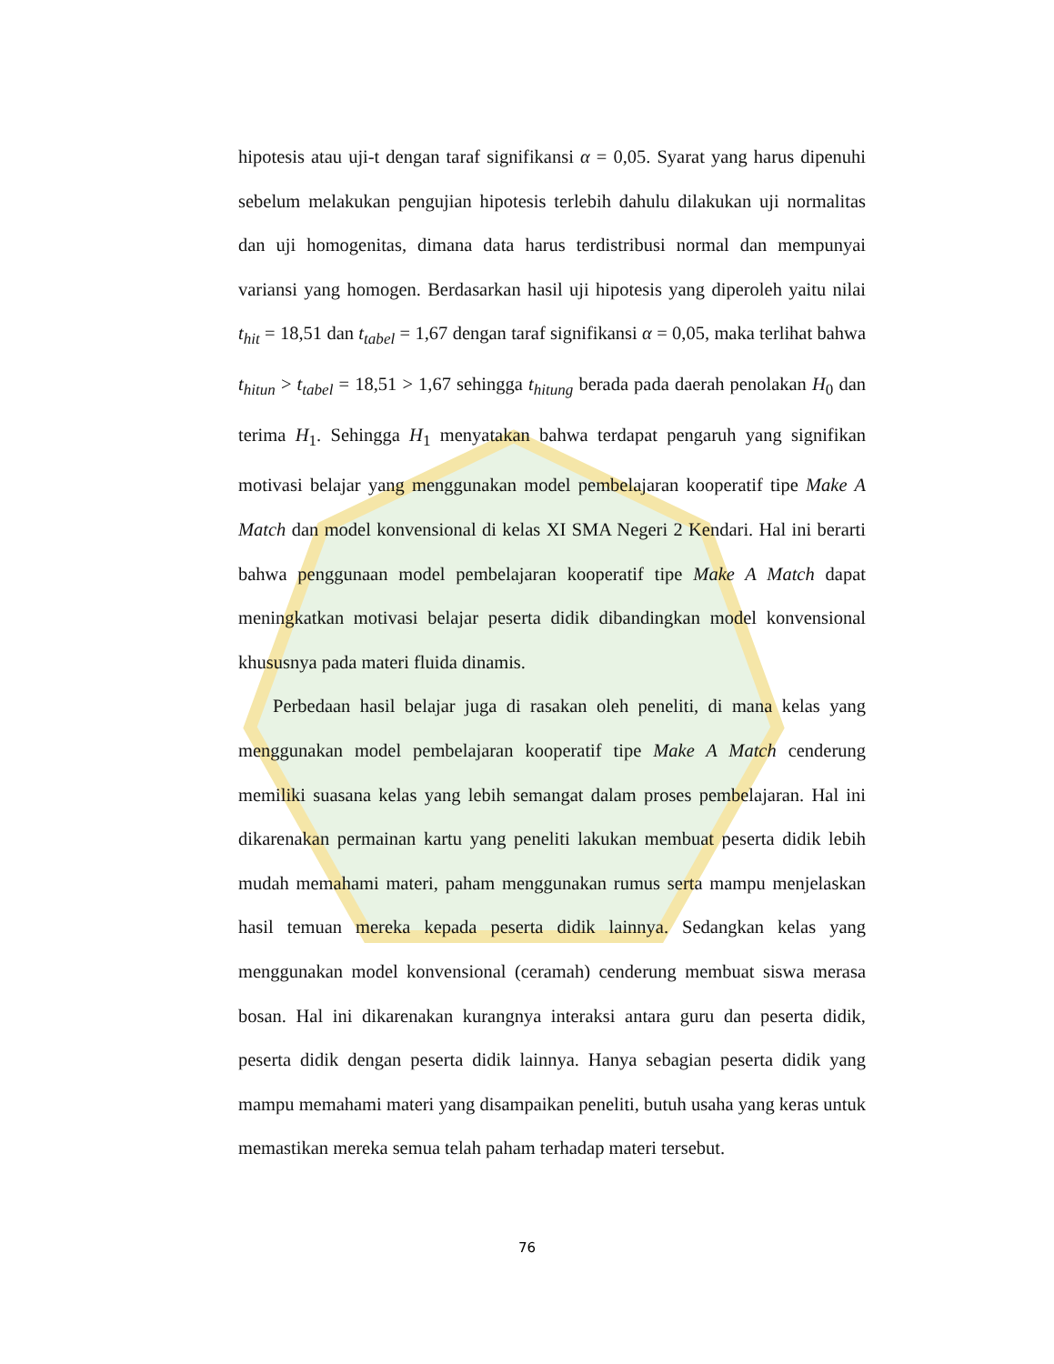hipotesis atau uji-t dengan taraf signifikansi α = 0,05. Syarat yang harus dipenuhi sebelum melakukan pengujian hipotesis terlebih dahulu dilakukan uji normalitas dan uji homogenitas, dimana data harus terdistribusi normal dan mempunyai variansi yang homogen. Berdasarkan hasil uji hipotesis yang diperoleh yaitu nilai t<sub>hit</sub> = 18,51 dan t<sub>tabel</sub> = 1,67 dengan taraf signifikansi α = 0,05, maka terlihat bahwa t<sub>hitun</sub> > t<sub>tabel</sub> = 18,51 > 1,67 sehingga t<sub>hitung</sub> berada pada daerah penolakan H<sub>0</sub> dan terima H<sub>1</sub>. Sehingga H<sub>1</sub> menyatakan bahwa terdapat pengaruh yang signifikan motivasi belajar yang menggunakan model pembelajaran kooperatif tipe Make A Match dan model konvensional di kelas XI SMA Negeri 2 Kendari. Hal ini berarti bahwa penggunaan model pembelajaran kooperatif tipe Make A Match dapat meningkatkan motivasi belajar peserta didik dibandingkan model konvensional khususnya pada materi fluida dinamis.
Perbedaan hasil belajar juga di rasakan oleh peneliti, di mana kelas yang menggunakan model pembelajaran kooperatif tipe Make A Match cenderung memiliki suasana kelas yang lebih semangat dalam proses pembelajaran. Hal ini dikarenakan permainan kartu yang peneliti lakukan membuat peserta didik lebih mudah memahami materi, paham menggunakan rumus serta mampu menjelaskan hasil temuan mereka kepada peserta didik lainnya. Sedangkan kelas yang menggunakan model konvensional (ceramah) cenderung membuat siswa merasa bosan. Hal ini dikarenakan kurangnya interaksi antara guru dan peserta didik, peserta didik dengan peserta didik lainnya. Hanya sebagian peserta didik yang mampu memahami materi yang disampaikan peneliti, butuh usaha yang keras untuk memastikan mereka semua telah paham terhadap materi tersebut.
76